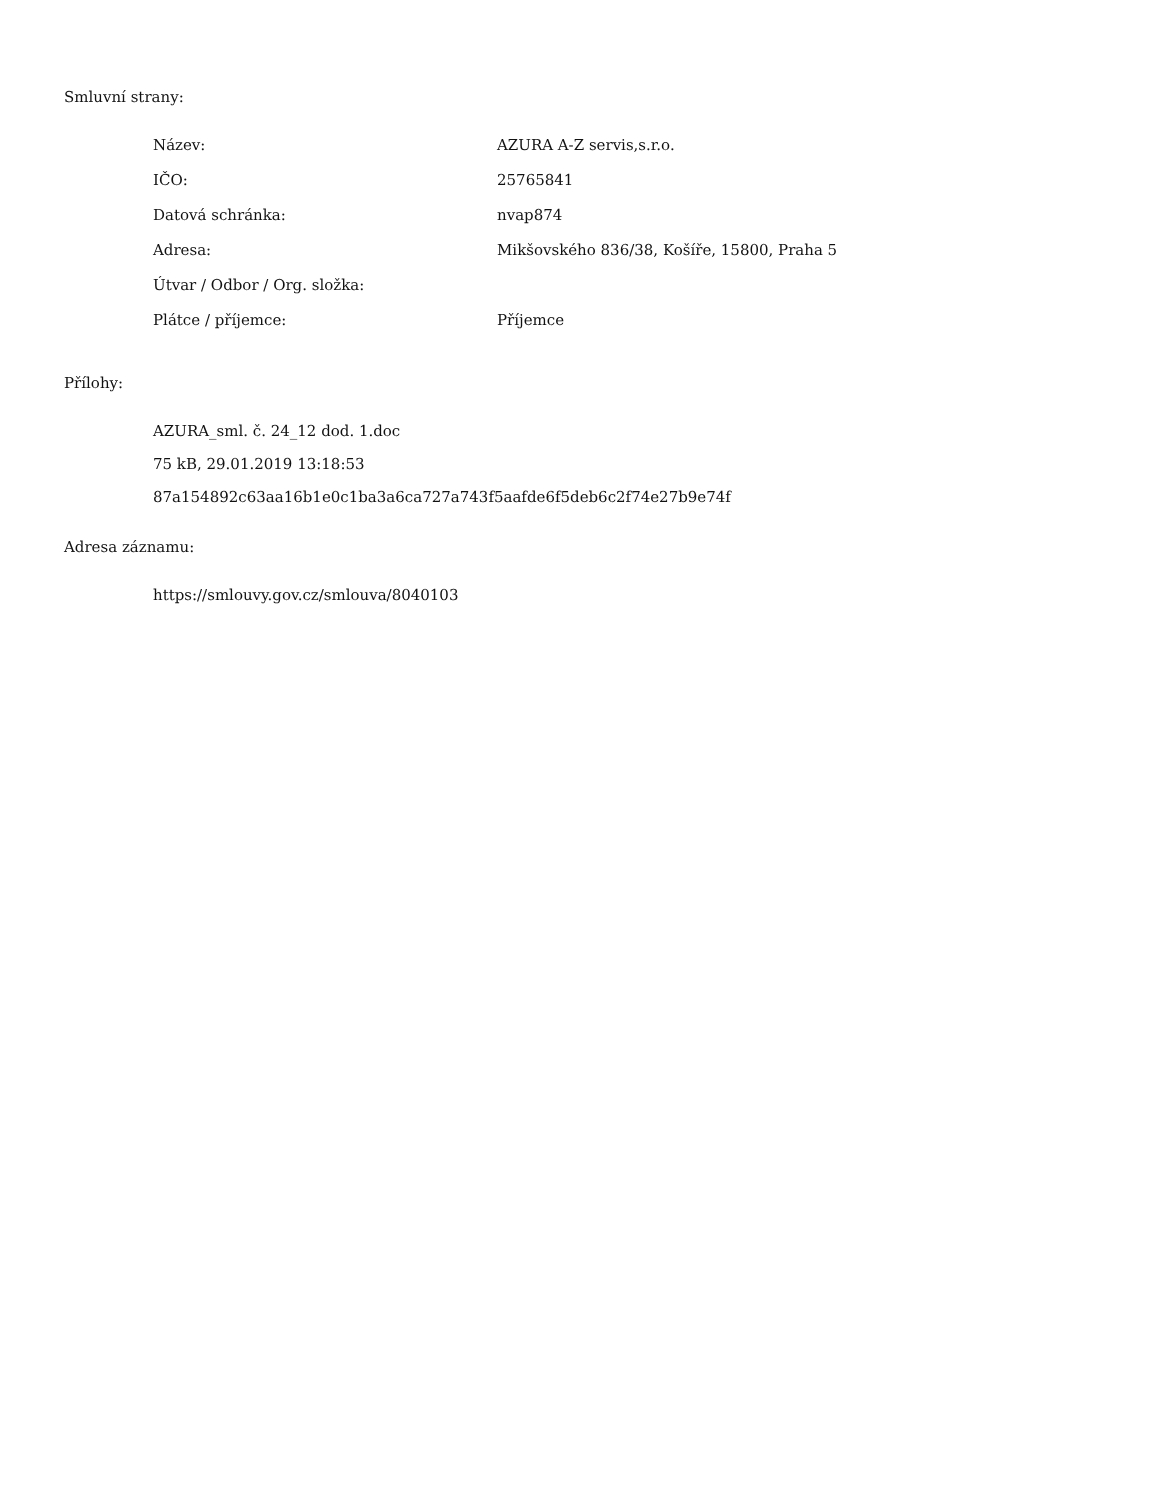Smluvní strany:
| Název: | AZURA A-Z servis,s.r.o. |
| IČO: | 25765841 |
| Datová schránka: | nvap874 |
| Adresa: | Mikšovského 836/38, Košíře, 15800, Praha 5 |
| Útvar / Odbor / Org. složka: | |
| Plátce / příjemce: | Příjemce |
Přílohy:
AZURA_sml. č. 24_12 dod. 1.doc
75 kB, 29.01.2019 13:18:53
87a154892c63aa16b1e0c1ba3a6ca727a743f5aafde6f5deb6c2f74e27b9e74f
Adresa záznamu:
https://smlouvy.gov.cz/smlouva/8040103